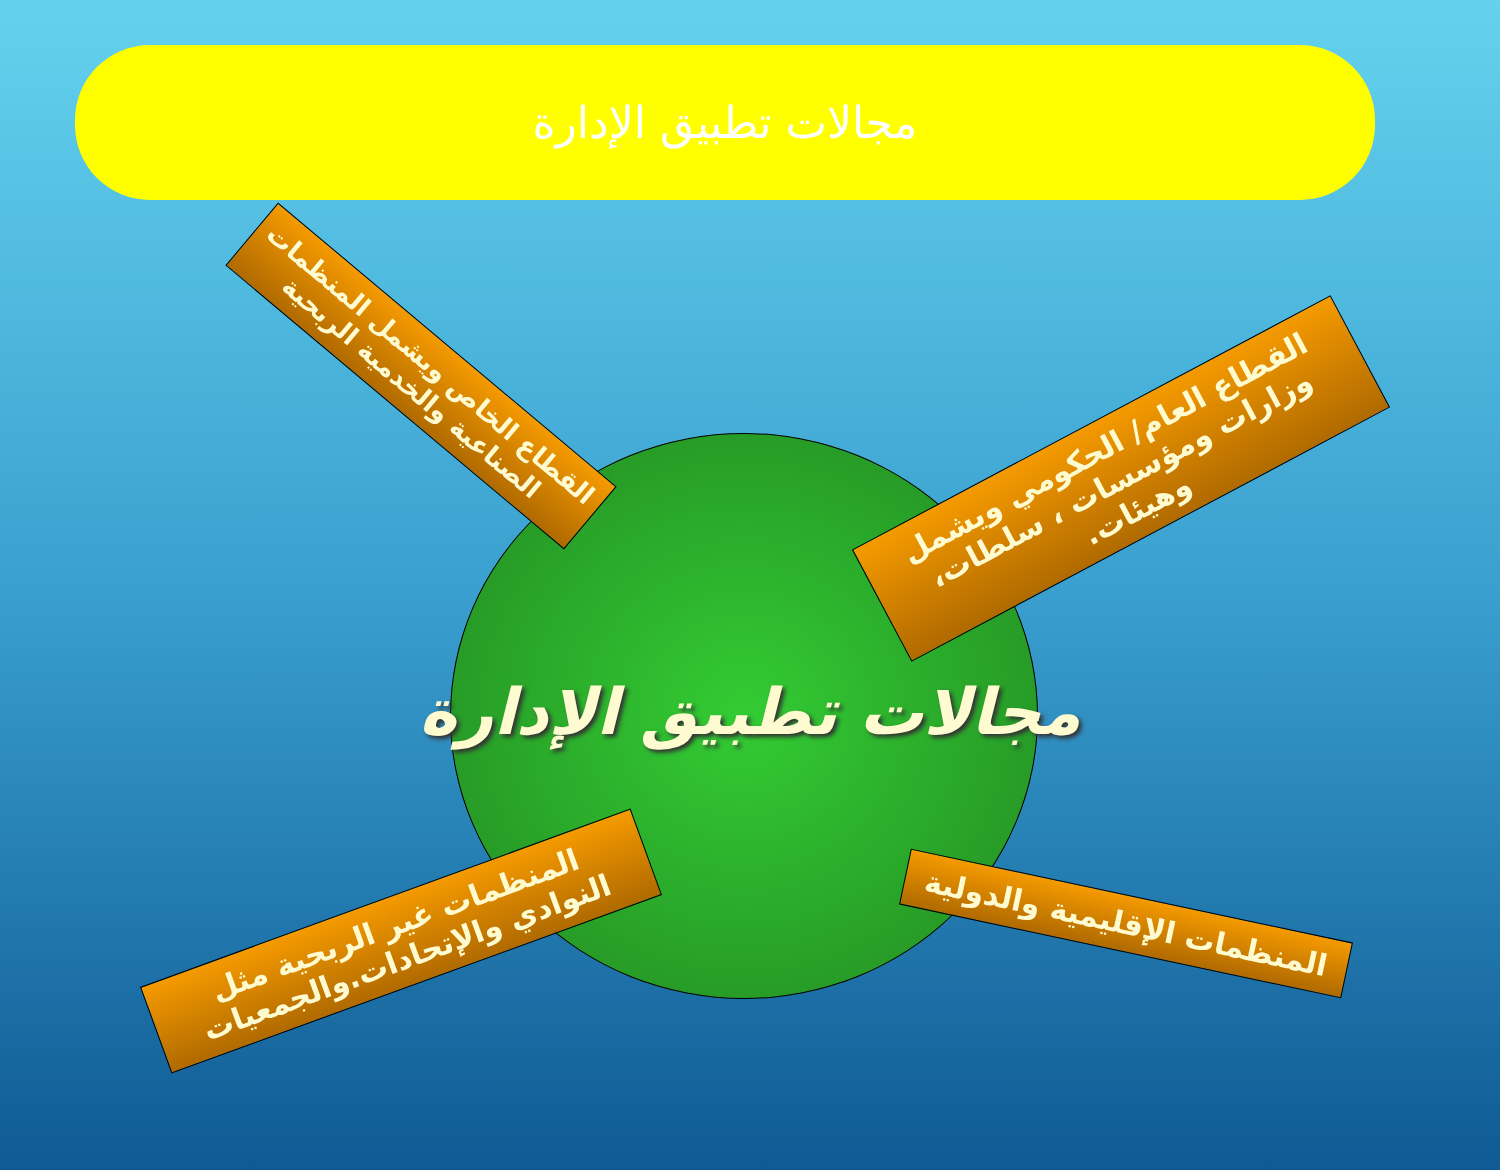مجالات تطبيق الإدارة
مجالات تطبيق الإدارة
القطاع الخاص ويشمل المنظمات الصناعية والخدمية الربحية
القطاع العام/ الحكومي ويشمل وزارات ومؤسسات ، سلطات، وهيئات.
المنظمات غير الربحية مثل النوادي والإتحادات.والجمعيات
المنظمات الإقليمية والدولية